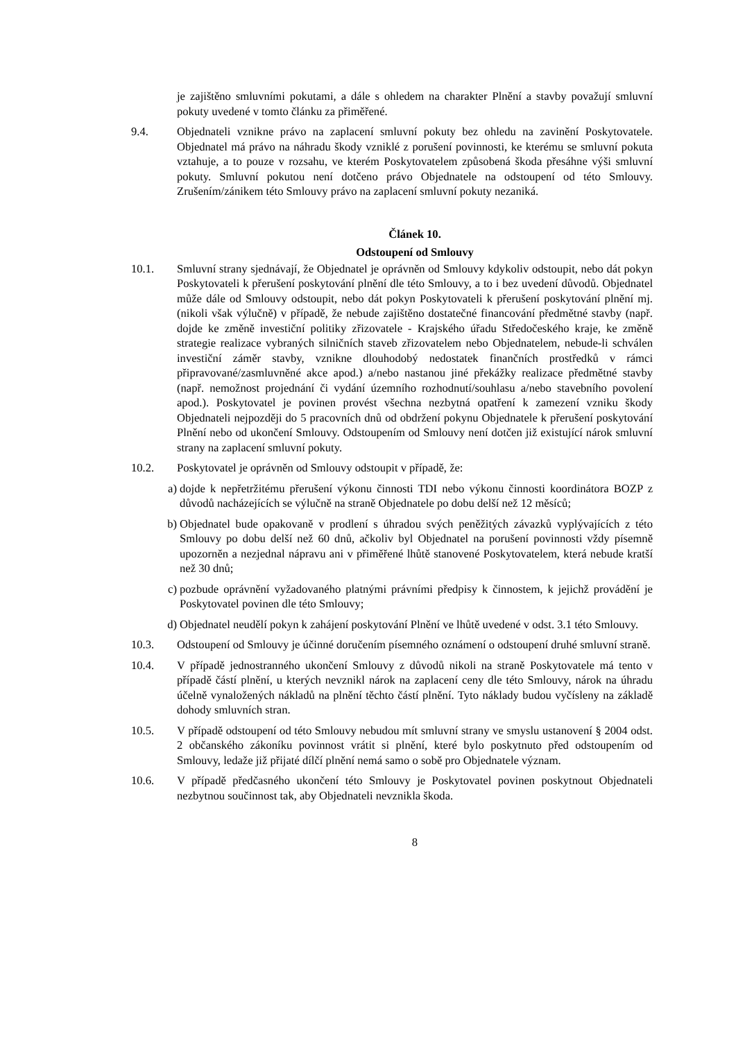je zajištěno smluvními pokutami, a dále s ohledem na charakter Plnění a stavby považují smluvní pokuty uvedené v tomto článku za přiměřené.
9.4. Objednateli vznikne právo na zaplacení smluvní pokuty bez ohledu na zavinění Poskytovatele. Objednatel má právo na náhradu škody vzniklé z porušení povinnosti, ke kterému se smluvní pokuta vztahuje, a to pouze v rozsahu, ve kterém Poskytovatelem způsobená škoda přesáhne výši smluvní pokuty. Smluvní pokutou není dotčeno právo Objednatele na odstoupení od této Smlouvy. Zrušením/zánikem této Smlouvy právo na zaplacení smluvní pokuty nezaniká.
Článek 10.
Odstoupení od Smlouvy
10.1. Smluvní strany sjednávají, že Objednatel je oprávněn od Smlouvy kdykoliv odstoupit, nebo dát pokyn Poskytovateli k přerušení poskytování plnění dle této Smlouvy, a to i bez uvedení důvodů. Objednatel může dále od Smlouvy odstoupit, nebo dát pokyn Poskytovateli k přerušení poskytování plnění mj. (nikoli však výlučně) v případě, že nebude zajištěno dostatečné financování předmětné stavby (např. dojde ke změně investiční politiky zřizovatele - Krajského úřadu Středočeského kraje, ke změně strategie realizace vybraných silničních staveb zřizovatelem nebo Objednatelem, nebude-li schválen investiční záměr stavby, vznikne dlouhodobý nedostatek finančních prostředků v rámci připravované/zasmluvněné akce apod.) a/nebo nastanou jiné překážky realizace předmětné stavby (např. nemožnost projednání či vydání územního rozhodnutí/souhlasu a/nebo stavebního povolení apod.). Poskytovatel je povinen provést všechna nezbytná opatření k zamezení vzniku škody Objednateli nejpozději do 5 pracovních dnů od obdržení pokynu Objednatele k přerušení poskytování Plnění nebo od ukončení Smlouvy. Odstoupením od Smlouvy není dotčen již existující nárok smluvní strany na zaplacení smluvní pokuty.
10.2. Poskytovatel je oprávněn od Smlouvy odstoupit v případě, že:
a) dojde k nepřetržitému přerušení výkonu činnosti TDI nebo výkonu činnosti koordinátora BOZP z důvodů nacházejících se výlučně na straně Objednatele po dobu delší než 12 měsíců;
b) Objednatel bude opakovaně v prodlení s úhradou svých peněžitých závazků vyplývajících z této Smlouvy po dobu delší než 60 dnů, ačkoliv byl Objednatel na porušení povinnosti vždy písemně upozorněn a nezjednal nápravu ani v přiměřené lhůtě stanovené Poskytovatelem, která nebude kratší než 30 dnů;
c) pozbude oprávnění vyžadovaného platnými právními předpisy k činnostem, k jejichž provádění je Poskytovatel povinen dle této Smlouvy;
d) Objednatel neudělí pokyn k zahájení poskytování Plnění ve lhůtě uvedené v odst. 3.1 této Smlouvy.
10.3. Odstoupení od Smlouvy je účinné doručením písemného oznámení o odstoupení druhé smluvní straně.
10.4. V případě jednostranného ukončení Smlouvy z důvodů nikoli na straně Poskytovatele má tento v případě částí plnění, u kterých nevznikl nárok na zaplacení ceny dle této Smlouvy, nárok na úhradu účelně vynaložených nákladů na plnění těchto částí plnění. Tyto náklady budou vyčísleny na základě dohody smluvních stran.
10.5. V případě odstoupení od této Smlouvy nebudou mít smluvní strany ve smyslu ustanovení § 2004 odst. 2 občanského zákoníku povinnost vrátit si plnění, které bylo poskytnuto před odstoupením od Smlouvy, ledaže již přijaté dílčí plnění nemá samo o sobě pro Objednatele význam.
10.6. V případě předčasného ukončení této Smlouvy je Poskytovatel povinen poskytnout Objednateli nezbytnou součinnost tak, aby Objednateli nevznikla škoda.
8